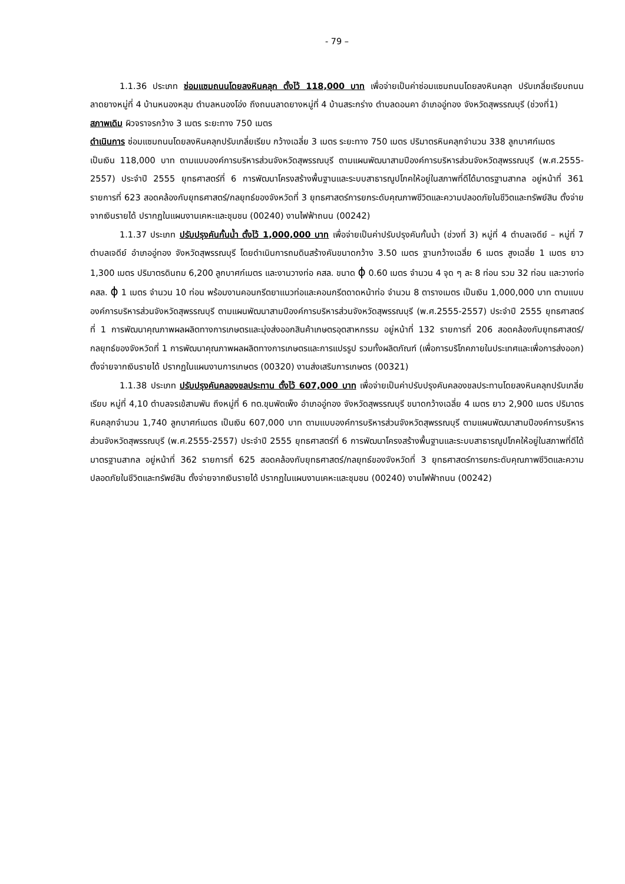- 79 –
1.1.36 ประเภท ซ่อมแซมถนนโดยลงหินคลุก ตั้งไว้ 118,000 บาท เพื่อจ่ายเป็นค่าซ่อมแซมถนนโดยลงหินคลุก ปรับเกลี่ยเรียบถนนลาดยางหมู่ที่ 4 บ้านหนองหลุม ตำบลหนองโอ่ง ถึงถนนลาดยางหมู่ที่ 4 บ้านสระกร่าง ตำบลดอนคา อำเภออู่ทอง จังหวัดสุพรรณบุรี (ช่วงที่1)
สภาพเดิม ผิวจราจรกว้าง 3 เมตร ระยะทาง 750 เมตร
ดำเนินการ ซ่อมแซมถนนโดยลงหินคลุกปรับเกลี่ยเรียบ กว้างเฉลี่ย 3 เมตร ระยะทาง 750 เมตร ปริมาตรหินคลุกจำนวน 338 ลูกบาศก์เมตร
เป็นเงิน 118,000 บาท ตามแบบองค์การบริหารส่วนจังหวัดสุพรรณบุรี ตามแผนพัฒนาสามปีองค์การบริหารส่วนจังหวัดสุพรรณบุรี (พ.ศ.2555-2557) ประจำปี 2555 ยุทธศาสตร์ที่ 6 การพัฒนาโครงสร้างพื้นฐานและระบบสาธารณูปโภคให้อยู่ในสภาพที่ดีได้มาตรฐานสากล อยู่หน้าที่ 361 รายการที่ 623 สอดคล้องกับยุทธศาสตร์/กลยุทธ์ของจังหวัดที่ 3 ยุทธศาสตร์การยกระดับคุณภาพชีวิตและความปลอดภัยในชีวิตและทรัพย์สิน ตั้งจ่ายจากเงินรายได้ ปรากฏในแผนงานเคหะและชุมชน (00240) งานไฟฟ้าถนน (00242)
1.1.37 ประเภท ปรับปรุงคันกั้นน้ำ ตั้งไว้ 1,000,000 บาท เพื่อจ่ายเป็นค่าปรับปรุงคันกั้นน้ำ (ช่วงที่ 3) หมู่ที่ 4 ตำบลเจดีย์ – หมู่ที่ 7 ตำบลเจดีย์ อำเภออู่ทอง จังหวัดสุพรรณบุรี โดยดำเนินการถมดินสร้างคันขนาดกว้าง 3.50 เมตร ฐานกว้างเฉลี่ย 6 เมตร สูงเฉลี่ย 1 เมตร ยาว 1,300 เมตร ปริมาตรดินถม 6,200 ลูกบาศก์เมตร และงานวางท่อ คสล. ขนาด ϕ 0.60 เมตร จำนวน 4 จุด ๆ ละ 8 ท่อน รวม 32 ท่อน และวางท่อ คสล. ϕ 1 เมตร จำนวน 10 ท่อน พร้อมงานคอนกรีตยาแนวท่อและคอนกรีตดาดหน้าท่อ จำนวน 8 ตารางเมตร เป็นเงิน 1,000,000 บาท ตามแบบองค์การบริหารส่วนจังหวัดสุพรรณบุรี ตามแผนพัฒนาสามปีองค์การบริหารส่วนจังหวัดสุพรรณบุรี (พ.ศ.2555-2557) ประจำปี 2555 ยุทธศาสตร์ที่ 1 การพัฒนาคุณภาพผลผลิตทางการเกษตรและมุ่งส่งออกสินค้าเกษตรอุตสาหกรรม อยู่หน้าที่ 132 รายการที่ 206 สอดคล้องกับยุทธศาสตร์/กลยุทธ์ของจังหวัดที่ 1 การพัฒนาคุณภาพผลผลิตทางการเกษตรและการแปรรูป รวมทั้งผลิตภัณฑ์ (เพื่อการบริโภคภายในประเทศและเพื่อการส่งออก) ตั้งจ่ายจากเงินรายได้ ปรากฏในแผนงานการเกษตร (00320) งานส่งเสริมการเกษตร (00321)
1.1.38 ประเภท ปรับปรุงคันคลองชลประทาน ตั้งไว้ 607,000 บาท เพื่อจ่ายเป็นค่าปรับปรุงคันคลองชลประทานโดยลงหินคลุกปรับเกลี่ยเรียบ หมู่ที่ 4,10 ตำบลจรเข้สามพัน ถึงหมู่ที่ 6 ทต.ขุนพัดเพ็ง อำเภออู่ทอง จังหวัดสุพรรณบุรี ขนาดกว้างเฉลี่ย 4 เมตร ยาว 2,900 เมตร ปริมาตรหินคลุกจำนวน 1,740 ลูกบาศก์เมตร เป็นเงิน 607,000 บาท ตามแบบองค์การบริหารส่วนจังหวัดสุพรรณบุรี ตามแผนพัฒนาสามปีองค์การบริหารส่วนจังหวัดสุพรรณบุรี (พ.ศ.2555-2557) ประจำปี 2555 ยุทธศาสตร์ที่ 6 การพัฒนาโครงสร้างพื้นฐานและระบบสาธารณูปโภคให้อยู่ในสภาพที่ดีได้มาตรฐานสากล อยู่หน้าที่ 362 รายการที่ 625 สอดคล้องกับยุทธศาสตร์/กลยุทธ์ของจังหวัดที่ 3 ยุทธศาสตร์การยกระดับคุณภาพชีวิตและความปลอดภัยในชีวิตและทรัพย์สิน ตั้งจ่ายจากเงินรายได้ ปรากฏในแผนงานเคหะและชุมชน (00240) งานไฟฟ้าถนน (00242)